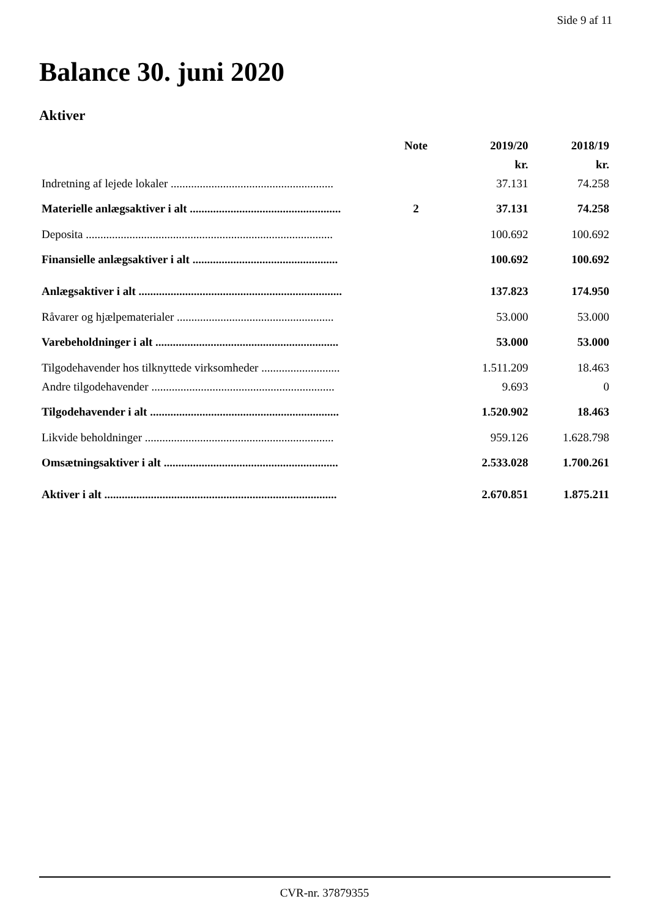Side 9 af 11
Balance 30. juni 2020
Aktiver
| | Note | 2019/20 | 2018/19 |
| --- | --- | --- | --- |
| | | kr. | kr. |
| Indretning af lejede lokaler ........................................................ | | 37.131 | 74.258 |
| Materielle anlægsaktiver i alt .................................................... | 2 | 37.131 | 74.258 |
| Deposita ..................................................................................... | | 100.692 | 100.692 |
| Finansielle anlægsaktiver i alt .................................................. | | 100.692 | 100.692 |
| Anlægsaktiver i alt ...................................................................... | | 137.823 | 174.950 |
| Råvarer og hjælpematerialer ...................................................... | | 53.000 | 53.000 |
| Varebeholdninger i alt ............................................................... | | 53.000 | 53.000 |
| Tilgodehavender hos tilknyttede virksomheder ........................... | | 1.511.209 | 18.463 |
| Andre tilgodehavender ............................................................... | | 9.693 | 0 |
| Tilgodehavender i alt ................................................................. | | 1.520.902 | 18.463 |
| Likvide beholdninger ................................................................. | | 959.126 | 1.628.798 |
| Omsætningsaktiver i alt ............................................................ | | 2.533.028 | 1.700.261 |
| Aktiver i alt ................................................................................ | | 2.670.851 | 1.875.211 |
CVR-nr. 37879355